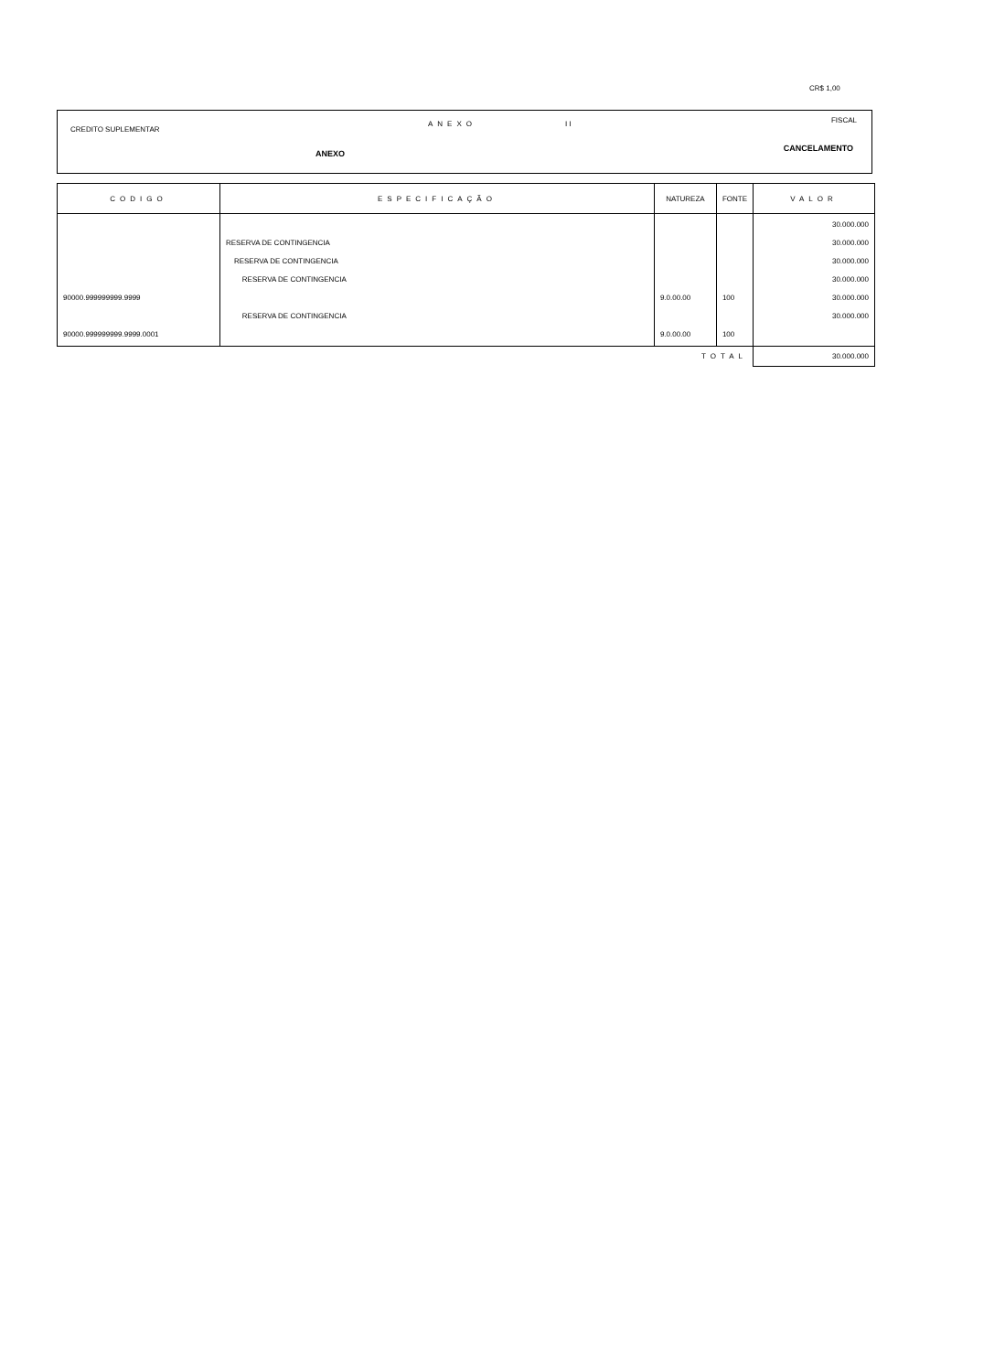CR$ 1,00
CREDITO SUPLEMENTAR
ANEXO I I FISCAL
ANEXO
CANCELAMENTO
| CODIGO | ESPECIFICAÇÃO | NATUREZA | FONTE | VALOR |
| --- | --- | --- | --- | --- |
| 90000.999999999.9999 90000.999999999.9999.0001 | RESERVA DE CONTINGENCIA RESERVA DE CONTINGENCIA RESERVA DE CONTINGENCIA RESERVA DE CONTINGENCIA | 9.0.00.00 9.0.00.00 | 100 100 | 30.000.000 30.000.000 30.000.000 30.000.000 30.000.000 30.000.000 |
| TOTAL | | | | 30.000.000 |